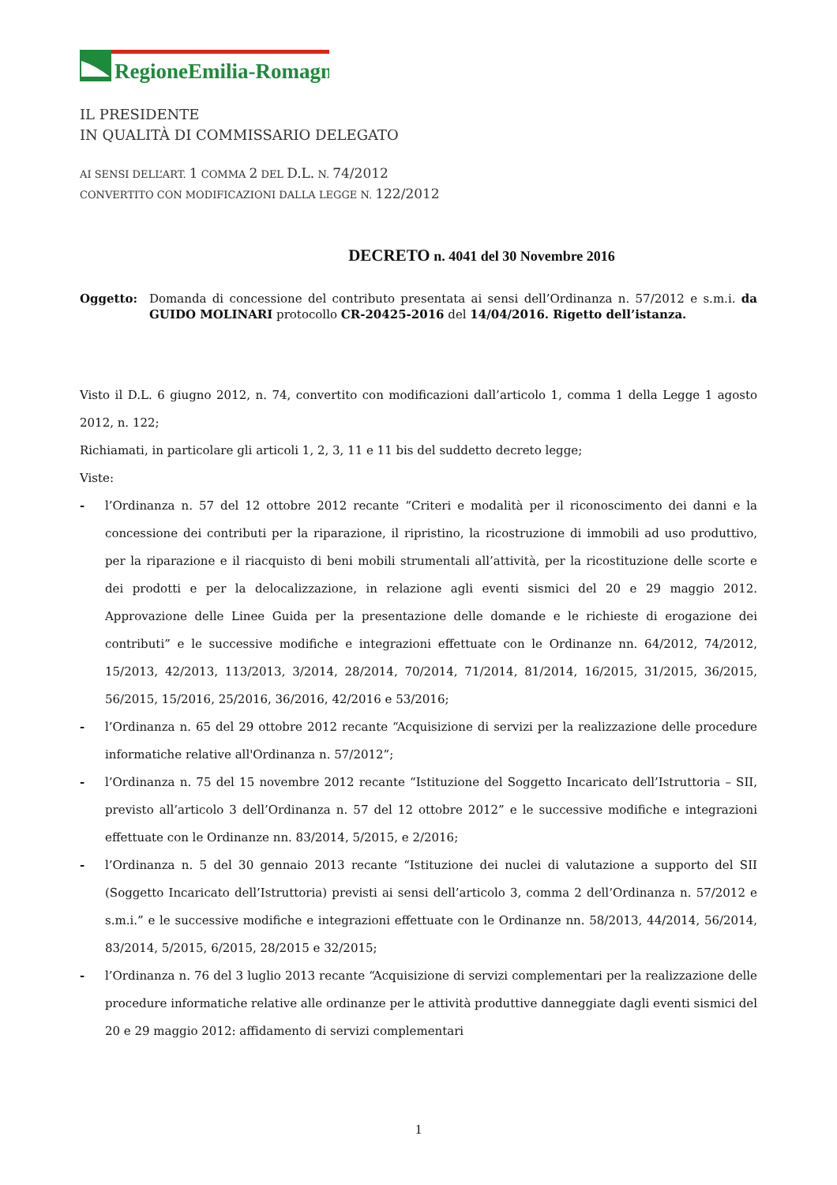RegioneEmilia-Romagna
IL PRESIDENTE
IN QUALITÀ DI COMMISSARIO DELEGATO
AI SENSI DELL’ART. 1 COMMA 2 DEL D.L. N. 74/2012
CONVERTITO CON MODIFICAZIONI DALLA LEGGE N. 122/2012
DECRETO n. 4041 del 30 Novembre 2016
Oggetto: Domanda di concessione del contributo presentata ai sensi dell’Ordinanza n. 57/2012 e s.m.i. da GUIDO MOLINARI protocollo CR-20425-2016 del 14/04/2016. Rigetto dell’istanza.
Visto il D.L. 6 giugno 2012, n. 74, convertito con modificazioni dall’articolo 1, comma 1 della Legge 1 agosto 2012, n. 122;
Richiamati, in particolare gli articoli 1, 2, 3, 11 e 11 bis del suddetto decreto legge;
Viste:
- l’Ordinanza n. 57 del 12 ottobre 2012 recante “Criteri e modalità per il riconoscimento dei danni e la concessione dei contributi per la riparazione, il ripristino, la ricostruzione di immobili ad uso produttivo, per la riparazione e il riacquisto di beni mobili strumentali all’attività, per la ricostituzione delle scorte e dei prodotti e per la delocalizzazione, in relazione agli eventi sismici del 20 e 29 maggio 2012. Approvazione delle Linee Guida per la presentazione delle domande e le richieste di erogazione dei contributi” e le successive modifiche e integrazioni effettuate con le Ordinanze nn. 64/2012, 74/2012, 15/2013, 42/2013, 113/2013, 3/2014, 28/2014, 70/2014, 71/2014, 81/2014, 16/2015, 31/2015, 36/2015, 56/2015, 15/2016, 25/2016, 36/2016, 42/2016 e 53/2016;
- l’Ordinanza n. 65 del 29 ottobre 2012 recante “Acquisizione di servizi per la realizzazione delle procedure informatiche relative all'Ordinanza n. 57/2012”;
- l’Ordinanza n. 75 del 15 novembre 2012 recante “Istituzione del Soggetto Incaricato dell’Istruttoria – SII, previsto all’articolo 3 dell’Ordinanza n. 57 del 12 ottobre 2012” e le successive modifiche e integrazioni effettuate con le Ordinanze nn. 83/2014, 5/2015, e 2/2016;
- l’Ordinanza n. 5 del 30 gennaio 2013 recante “Istituzione dei nuclei di valutazione a supporto del SII (Soggetto Incaricato dell’Istruttoria) previsti ai sensi dell’articolo 3, comma 2 dell’Ordinanza n. 57/2012 e s.m.i.” e le successive modifiche e integrazioni effettuate con le Ordinanze nn. 58/2013, 44/2014, 56/2014, 83/2014, 5/2015, 6/2015, 28/2015 e 32/2015;
- l’Ordinanza n. 76 del 3 luglio 2013 recante “Acquisizione di servizi complementari per la realizzazione delle procedure informatiche relative alle ordinanze per le attività produttive danneggiate dagli eventi sismici del 20 e 29 maggio 2012: affidamento di servizi complementari
1